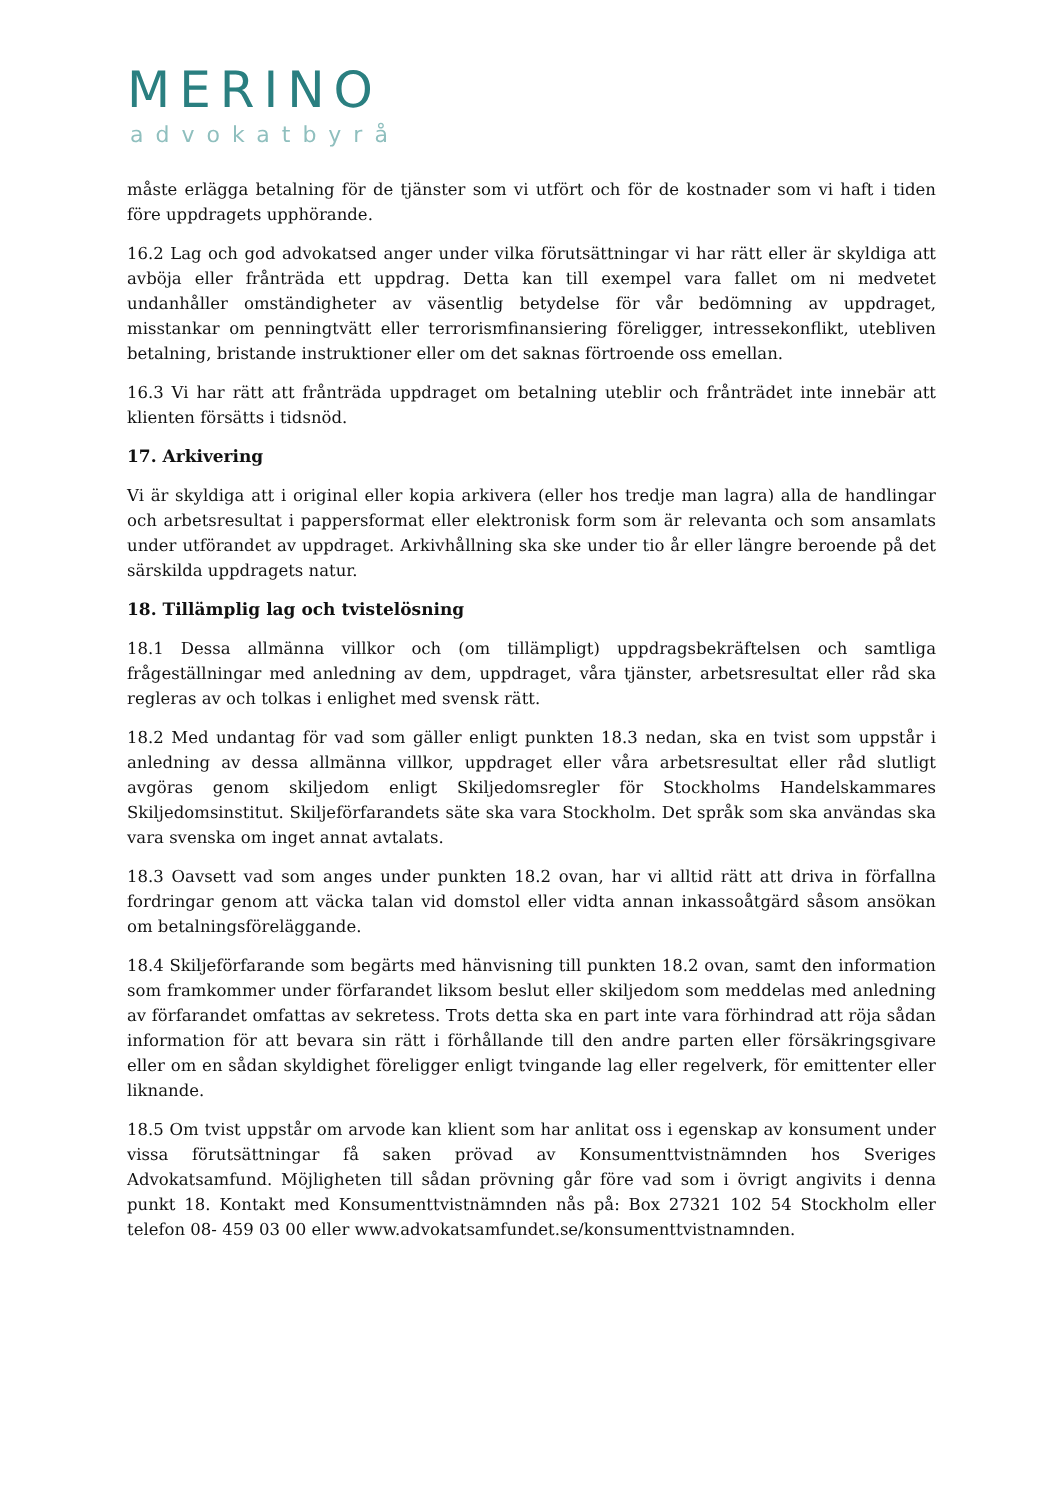MERINO
advokatbyrå
måste erlägga betalning för de tjänster som vi utfört och för de kostnader som vi haft i tiden före uppdragets upphörande.
16.2 Lag och god advokatsed anger under vilka förutsättningar vi har rätt eller är skyldiga att avböja eller frånträda ett uppdrag. Detta kan till exempel vara fallet om ni medvetet undanhåller omständigheter av väsentlig betydelse för vår bedömning av uppdraget, misstankar om penningtvätt eller terrorismfinansiering föreligger, intressekonflikt, utebliven betalning, bristande instruktioner eller om det saknas förtroende oss emellan.
16.3 Vi har rätt att frånträda uppdraget om betalning uteblir och frånträdet inte innebär att klienten försätts i tidsnöd.
17. Arkivering
Vi är skyldiga att i original eller kopia arkivera (eller hos tredje man lagra) alla de handlingar och arbetsresultat i pappersformat eller elektronisk form som är relevanta och som ansamlats under utförandet av uppdraget. Arkivhållning ska ske under tio år eller längre beroende på det särskilda uppdragets natur.
18. Tillämplig lag och tvistelösning
18.1 Dessa allmänna villkor och (om tillämpligt) uppdragsbekräftelsen och samtliga frågeställningar med anledning av dem, uppdraget, våra tjänster, arbetsresultat eller råd ska regleras av och tolkas i enlighet med svensk rätt.
18.2 Med undantag för vad som gäller enligt punkten 18.3 nedan, ska en tvist som uppstår i anledning av dessa allmänna villkor, uppdraget eller våra arbetsresultat eller råd slutligt avgöras genom skiljedom enligt Skiljedomsregler för Stockholms Handelskammares Skiljedomsinstitut. Skiljeförfarandets säte ska vara Stockholm. Det språk som ska användas ska vara svenska om inget annat avtalats.
18.3 Oavsett vad som anges under punkten 18.2 ovan, har vi alltid rätt att driva in förfallna fordringar genom att väcka talan vid domstol eller vidta annan inkassoåtgärd såsom ansökan om betalningsföreläggande.
18.4 Skiljeförfarande som begärts med hänvisning till punkten 18.2 ovan, samt den information som framkommer under förfarandet liksom beslut eller skiljedom som meddelas med anledning av förfarandet omfattas av sekretess. Trots detta ska en part inte vara förhindrad att röja sådan information för att bevara sin rätt i förhållande till den andre parten eller försäkringsgivare eller om en sådan skyldighet föreligger enligt tvingande lag eller regelverk, för emittenter eller liknande.
18.5 Om tvist uppstår om arvode kan klient som har anlitat oss i egenskap av konsument under vissa förutsättningar få saken prövad av Konsumenttvistnämnden hos Sveriges Advokatsamfund. Möjligheten till sådan prövning går före vad som i övrigt angivits i denna punkt 18. Kontakt med Konsumenttvistnämnden nås på: Box 27321 102 54 Stockholm eller telefon 08- 459 03 00 eller www.advokatsamfundet.se/konsumenttvistnamnden.